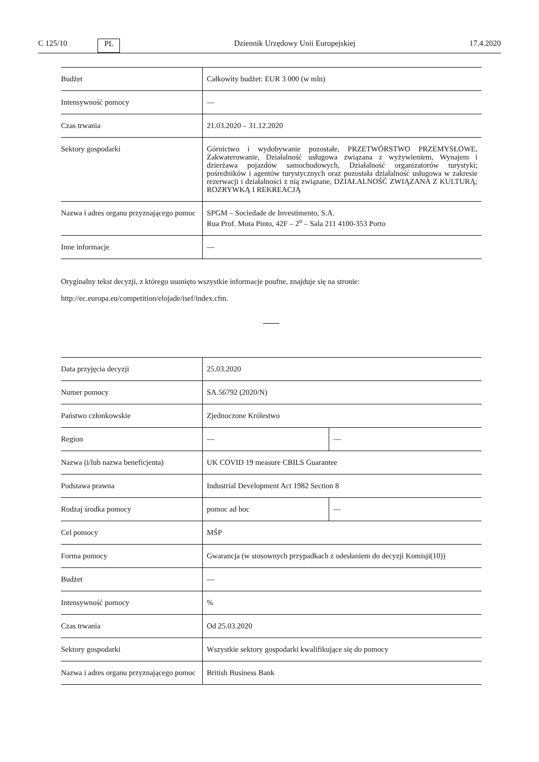C 125/10 PL Dziennik Urzędowy Unii Europejskiej 17.4.2020
| Budżet | Całkowity budżet: EUR 3 000 (w mln) |
| Intensywność pomocy | — |
| Czas trwania | 21.03.2020 – 31.12.2020 |
| Sektory gospodarki | Górnictwo i wydobywanie pozostałe, PRZETWÓRSTWO PRZEMYSŁOWE, Zakwaterowanie, Działalność usługowa związana z wyżywieniem, Wynajem i dzierżawa pojazdów samochodowych, Działalność organizatorów turystyki; pośredników i agentów turystycznych oraz pozostała działalność usługowa w zakresie rezerwacji i działalności z nią związane, DZIAŁALNOŚĆ ZWIĄZANA Z KULTURĄ; ROZRYWKĄ I REKREACJĄ |
| Nazwa i adres organu przyznającego pomoc | SPGM – Sociedade de Investimento, S.A. Rua Prof. Mota Pinto, 42F – 2<sup>o</sup> – Sala 211 4100-353 Porto |
| Inne informacje | — |
Oryginalny tekst decyzji, z którego usunięto wszystkie informacje poufne, znajduje się na stronie:
http://ec.europa.eu/competition/elojade/isef/index.cfm.
| Data przyjęcia decyzji | 25.03.2020 | |
| Numer pomocy | SA.56792 (2020/N) | |
| Państwo członkowskie | Zjednoczone Królestwo | |
| Region | — | — |
| Nazwa (i/lub nazwa beneficjenta) | UK COVID 19 measure CBILS Guarantee | |
| Podstawa prawna | Industrial Development Act 1982 Section 8 | |
| Rodzaj środka pomocy | pomoc ad hoc | — |
| Cel pomocy | MŚP | |
| Forma pomocy | Gwarancja (w stosownych przypadkach z odesłaniem do decyzji Komisji(10)) | |
| Budżet | — | |
| Intensywność pomocy | % | |
| Czas trwania | Od 25.03.2020 | |
| Sektory gospodarki | Wszystkie sektory gospodarki kwalifikujące się do pomocy | |
| Nazwa i adres organu przyznającego pomoc | British Business Bank | |